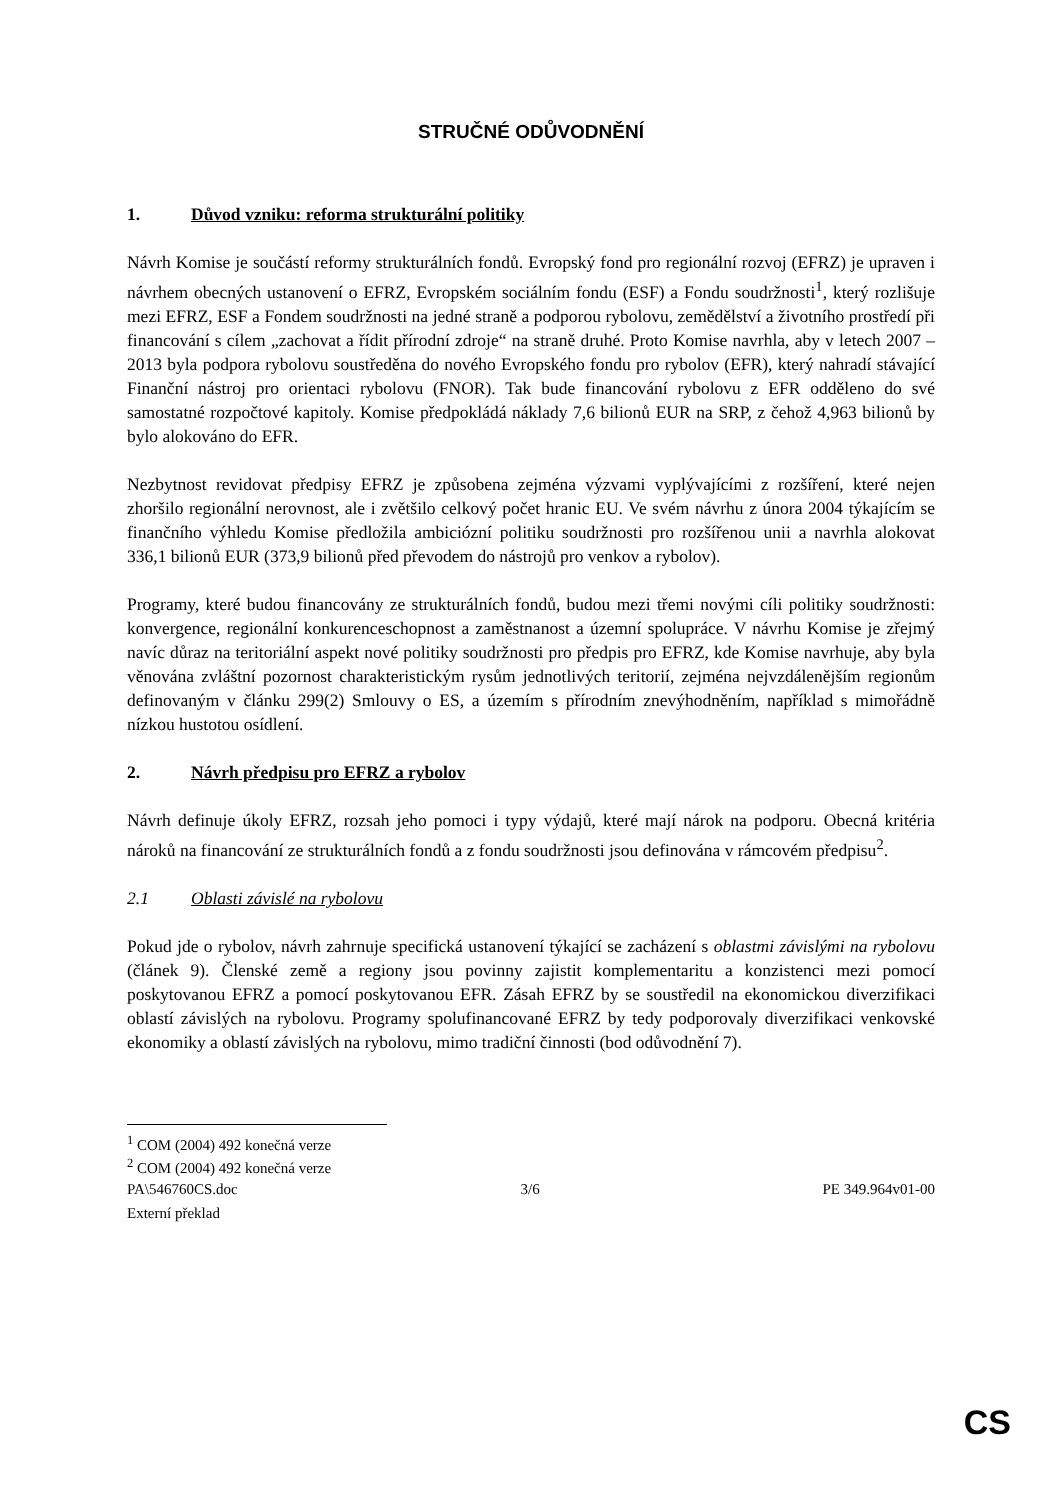STRUČNÉ ODŮVODNĚNÍ
1. Důvod vzniku: reforma strukturální politiky
Návrh Komise je součástí reformy strukturálních fondů. Evropský fond pro regionální rozvoj (EFRZ) je upraven i návrhem obecných ustanovení o EFRZ, Evropském sociálním fondu (ESF) a Fondu soudržnosti<sup>1</sup>, který rozlišuje mezi EFRZ, ESF a Fondem soudržnosti na jedné straně a podporou rybolovu, zemědělství a životního prostředí při financování s cílem „zachovat a řídit přírodní zdroje“ na straně druhé. Proto Komise navrhla, aby v letech 2007 – 2013 byla podpora rybolovu soustředěna do nového Evropského fondu pro rybolov (EFR), který nahradí stávající Finanční nástroj pro orientaci rybolovu (FNOR). Tak bude financování rybolovu z EFR odděleno do své samostatné rozpočtové kapitoly. Komise předpokládá náklady 7,6 bilionů EUR na SRP, z čehož 4,963 bilionů by bylo alokováno do EFR.
Nezbytnost revidovat předpisy EFRZ je způsobena zejména výzvami vyplývajícími z rozšíření, které nejen zhoršilo regionální nerovnost, ale i zvětšilo celkový počet hranic EU. Ve svém návrhu z února 2004 týkajícím se finančního výhledu Komise předložila ambiciózní politiku soudržnosti pro rozšířenou unii a navrhla alokovat 336,1 bilionů EUR (373,9 bilionů před převodem do nástrojů pro venkov a rybolov).
Programy, které budou financovány ze strukturálních fondů, budou mezi třemi novými cíli politiky soudržnosti: konvergence, regionální konkurenceschopnost a zaměstnanost a územní spolupráce. V návrhu Komise je zřejmý navíc důraz na teritoriální aspekt nové politiky soudržnosti pro předpis pro EFRZ, kde Komise navrhuje, aby byla věnována zvláštní pozornost charakteristickým rysům jednotlivých teritorií, zejména nejvzdálenějším regionům definovaným v článku 299(2) Smlouvy o ES, a územím s přírodním znevýhodněním, například s mimořádně nízkou hustotou osídlení.
2. Návrh předpisu pro EFRZ a rybolov
Návrh definuje úkoly EFRZ, rozsah jeho pomoci i typy výdajů, které mají nárok na podporu. Obecná kritéria nároků na financování ze strukturálních fondů a z fondu soudržnosti jsou definována v rámcovém předpisu<sup>2</sup>.
2.1 Oblasti závislé na rybolovu
Pokud jde o rybolov, návrh zahrnuje specifická ustanovení týkající se zacházení s oblastmi závislými na rybolovu (článek 9). Členské země a regiony jsou povinny zajistit komplementaritu a konzistenci mezi pomocí poskytovanou EFRZ a pomocí poskytovanou EFR. Zásah EFRZ by se soustředil na ekonomickou diverzifikaci oblastí závislých na rybolovu. Programy spolufinancované EFRZ by tedy podporovaly diverzifikaci venkovské ekonomiky a oblastí závislých na rybolovu, mimo tradiční činnosti (bod odůvodnění 7).
<sup>1</sup> COM (2004) 492 konečná verze
<sup>2</sup> COM (2004) 492 konečná verze
PA\546760CS.doc 3/6 PE 349.964v01-00
Externí překlad
CS